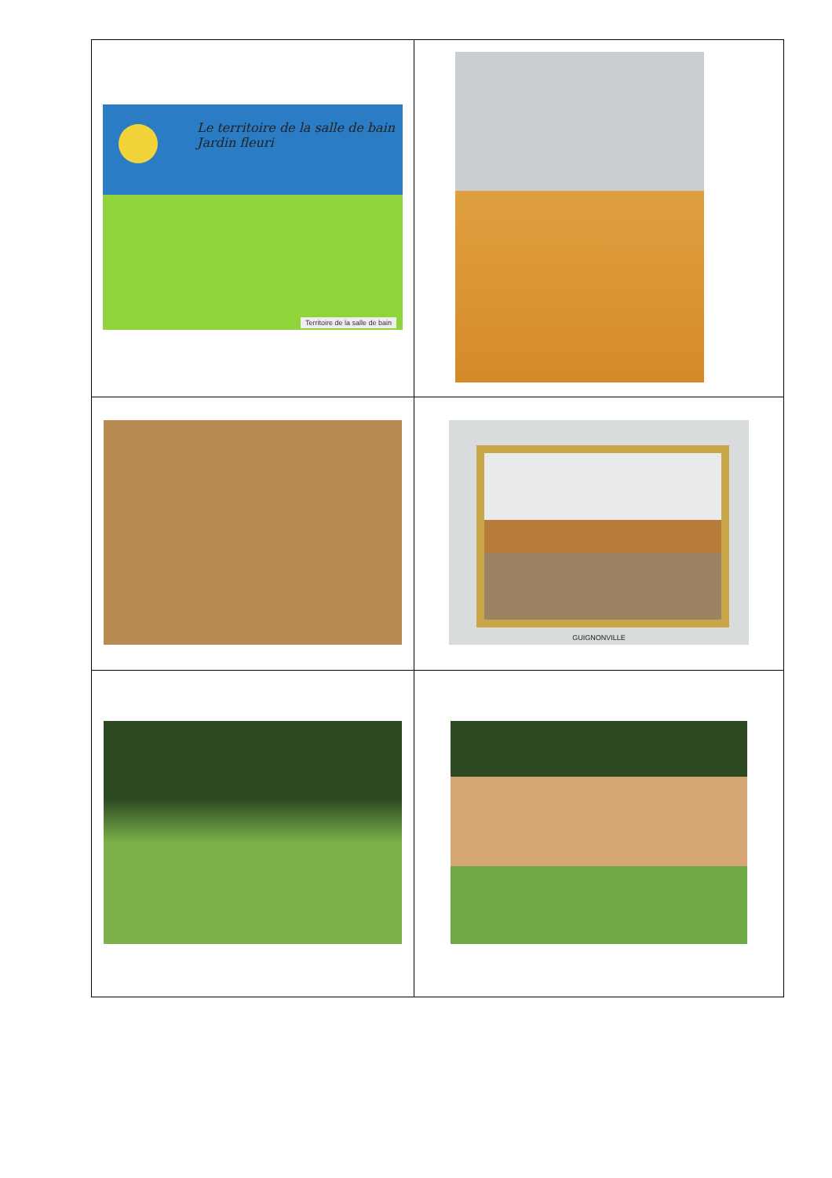| Le territoire de la salle de bain Jardin fleuri Territoire de la salle de bain | |
| | GUIGNONVILLE |